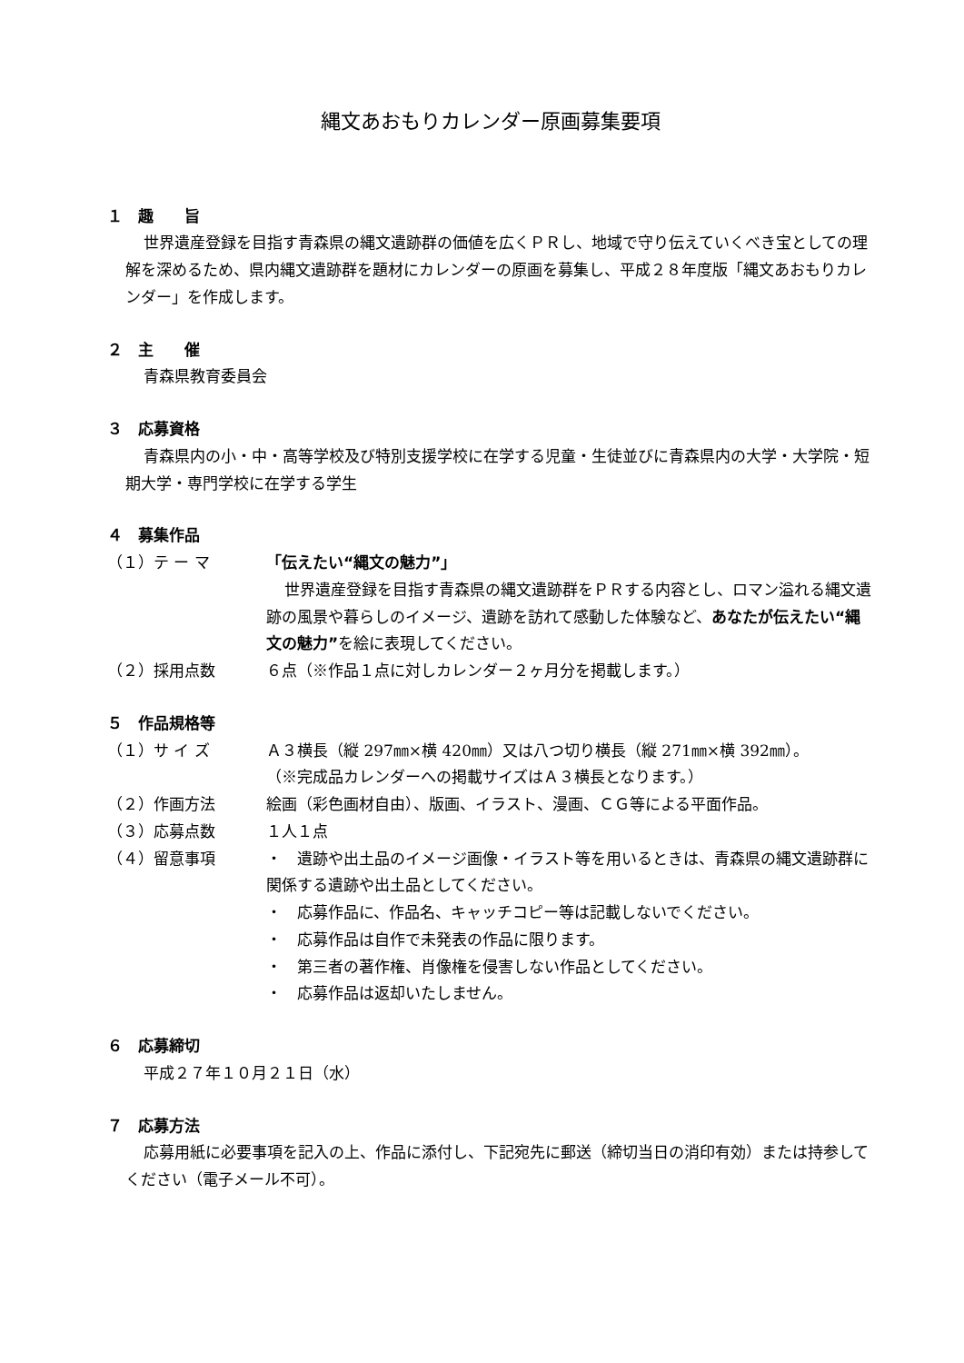縄文あおもりカレンダー原画募集要項
１　趣　　旨
世界遺産登録を目指す青森県の縄文遺跡群の価値を広くＰＲし、地域で守り伝えていくべき宝としての理解を深めるため、県内縄文遺跡群を題材にカレンダーの原画を募集し、平成２８年度版「縄文あおもりカレンダー」を作成します。
２　主　　催
青森県教育委員会
３　応募資格
青森県内の小・中・高等学校及び特別支援学校に在学する児童・生徒並びに青森県内の大学・大学院・短期大学・専門学校に在学する学生
４　募集作品
（１）テ ー マ 「伝えたい“縄文の魅力”」
世界遺産登録を目指す青森県の縄文遺跡群をＰＲする内容とし、ロマン溢れる縄文遺跡の風景や暮らしのイメージ、遺跡を訪れて感動した体験など、あなたが伝えたい“縄文の魅力”を絵に表現してください。
（２）採用点数 ６点（※作品１点に対しカレンダー２ヶ月分を掲載します。）
５　作品規格等
（１）サ イ ズ Ａ３横長（縦 297㎜×横 420㎜）又は八つ切り横長（縦 271㎜×横 392㎜）。
（※完成品カレンダーへの掲載サイズはＡ３横長となります。）
（２）作画方法 絵画（彩色画材自由）、版画、イラスト、漫画、ＣＧ等による平面作品。
（３）応募点数 １人１点
（４）留意事項 ・　遺跡や出土品のイメージ画像・イラスト等を用いるときは、青森県の縄文遺跡群に関係する遺跡や出土品としてください。
・　応募作品に、作品名、キャッチコピー等は記載しないでください。
・　応募作品は自作で未発表の作品に限ります。
・　第三者の著作権、肖像権を侵害しない作品としてください。
・　応募作品は返却いたしません。
６　応募締切
平成２７年１０月２１日（水）
７　応募方法
応募用紙に必要事項を記入の上、作品に添付し、下記宛先に郵送（締切当日の消印有効）または持参してください（電子メール不可）。